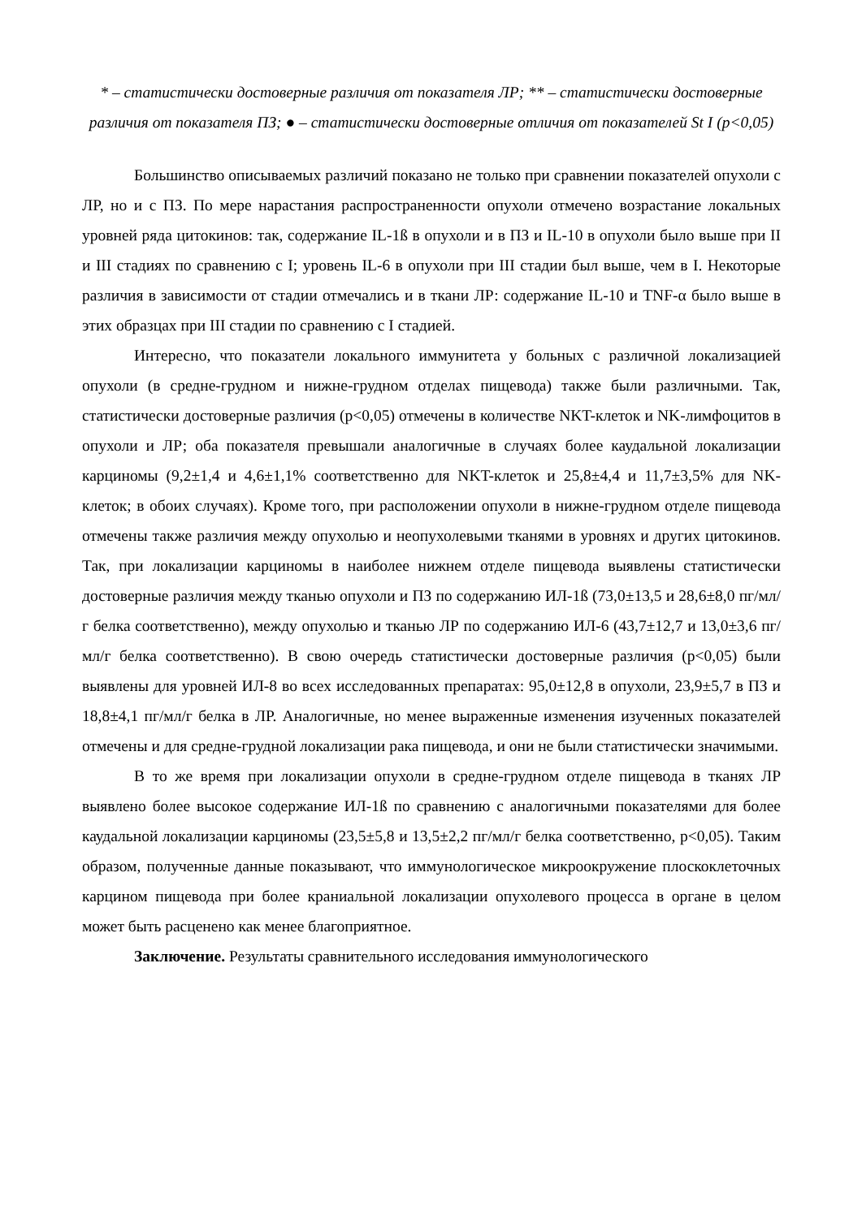* – статистически достоверные различия от показателя ЛР; ** – статистически достоверные различия от показателя ПЗ; ● – статистически достоверные отличия от показателей St I (p<0,05)
Большинство описываемых различий показано не только при сравнении показателей опухоли с ЛР, но и с ПЗ. По мере нарастания распространенности опухоли отмечено возрастание локальных уровней ряда цитокинов: так, содержание IL-1ß в опухоли и в ПЗ и IL-10 в опухоли было выше при II и III стадиях по сравнению с I; уровень IL-6 в опухоли при III стадии был выше, чем в I. Некоторые различия в зависимости от стадии отмечались и в ткани ЛР: содержание IL-10 и TNF-α было выше в этих образцах при III стадии по сравнению с I стадией.
Интересно, что показатели локального иммунитета у больных с различной локализацией опухоли (в средне-грудном и нижне-грудном отделах пищевода) также были различными. Так, статистически достоверные различия (p<0,05) отмечены в количестве NKT-клеток и NK-лимфоцитов в опухоли и ЛР; оба показателя превышали аналогичные в случаях более каудальной локализации карциномы (9,2±1,4 и 4,6±1,1% соответственно для NKT-клеток и 25,8±4,4 и 11,7±3,5% для NK-клеток; в обоих случаях). Кроме того, при расположении опухоли в нижне-грудном отделе пищевода отмечены также различия между опухолью и неопухолевыми тканями в уровнях и других цитокинов. Так, при локализации карциномы в наиболее нижнем отделе пищевода выявлены статистически достоверные различия между тканью опухоли и ПЗ по содержанию ИЛ-1ß (73,0±13,5 и 28,6±8,0 пг/мл/г белка соответственно), между опухолью и тканью ЛР по содержанию ИЛ-6 (43,7±12,7 и 13,0±3,6 пг/мл/г белка соответственно). В свою очередь статистически достоверные различия (p<0,05) были выявлены для уровней ИЛ-8 во всех исследованных препаратах: 95,0±12,8 в опухоли, 23,9±5,7 в ПЗ и 18,8±4,1 пг/мл/г белка в ЛР. Аналогичные, но менее выраженные изменения изученных показателей отмечены и для средне-грудной локализации рака пищевода, и они не были статистически значимыми.
В то же время при локализации опухоли в средне-грудном отделе пищевода в тканях ЛР выявлено более высокое содержание ИЛ-1ß по сравнению с аналогичными показателями для более каудальной локализации карциномы (23,5±5,8 и 13,5±2,2 пг/мл/г белка соответственно, p<0,05). Таким образом, полученные данные показывают, что иммунологическое микроокружение плоскоклеточных карцином пищевода при более краниальной локализации опухолевого процесса в органе в целом может быть расценено как менее благоприятное.
Заключение. Результаты сравнительного исследования иммунологического